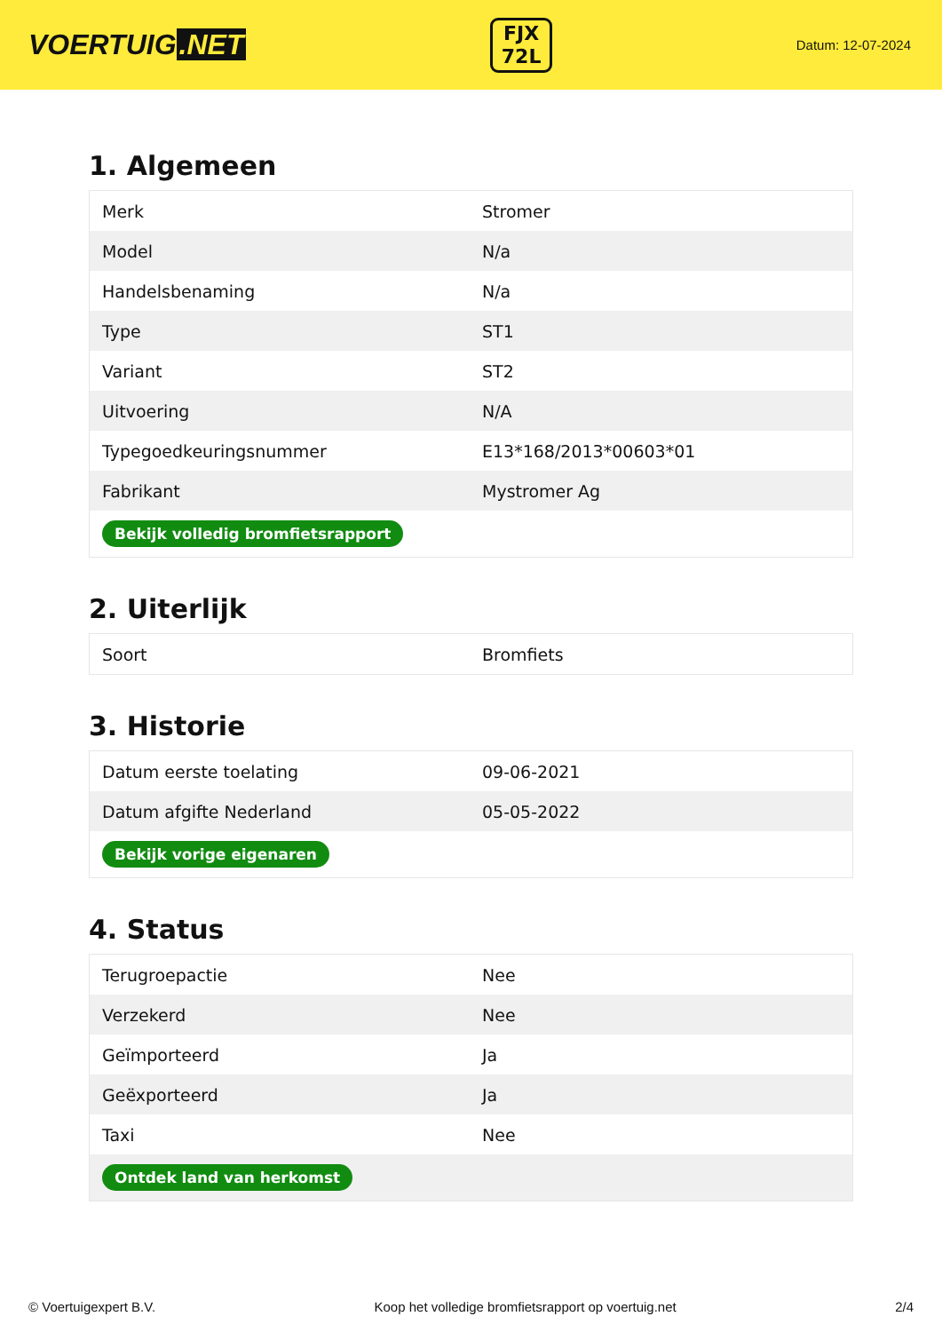VOERTUIG.NET
FJX
72L
Datum: 12-07-2024
1. Algemeen
| Merk | Stromer |
| Model | N/a |
| Handelsbenaming | N/a |
| Type | ST1 |
| Variant | ST2 |
| Uitvoering | N/A |
| Typegoedkeuringsnummer | E13*168/2013*00603*01 |
| Fabrikant | Mystromer Ag |
| Bekijk volledig bromfietsrapport | |
2. Uiterlijk
| Soort | Bromfiets |
3. Historie
| Datum eerste toelating | 09-06-2021 |
| Datum afgifte Nederland | 05-05-2022 |
| Bekijk vorige eigenaren | |
4. Status
| Terugroepactie | Nee |
| Verzekerd | Nee |
| Geïmporteerd | Ja |
| Geëxporteerd | Ja |
| Taxi | Nee |
| Ontdek land van herkomst | |
© Voertuigexpert B.V. Koop het volledige bromfietsrapport op voertuig.net 2/4